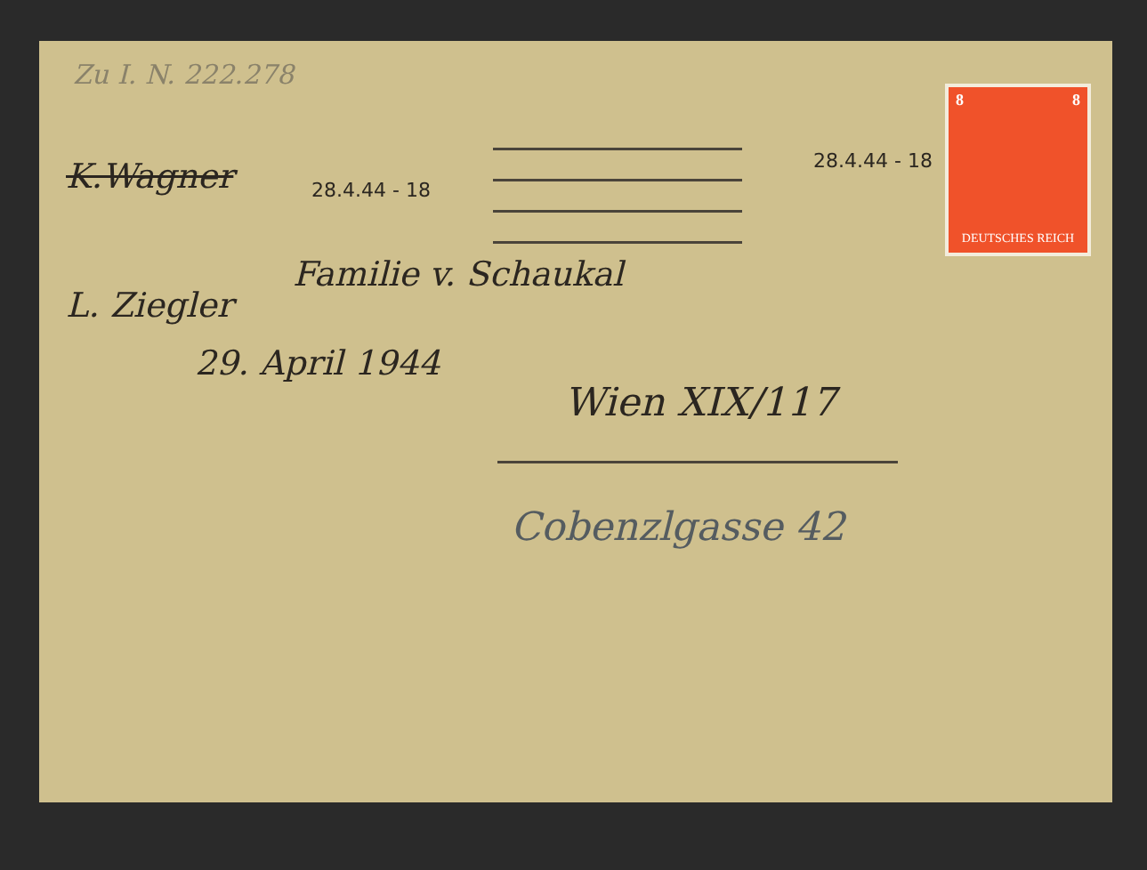Zu I. N. 222.278
K.Wagner 28.4.44 - 18
28.4.44 - 18
8 8
DEUTSCHES REICH
L. Ziegler
29. April 1944
Familie v. Schaukal
Wien XIX/117
Cobenzlgasse 42